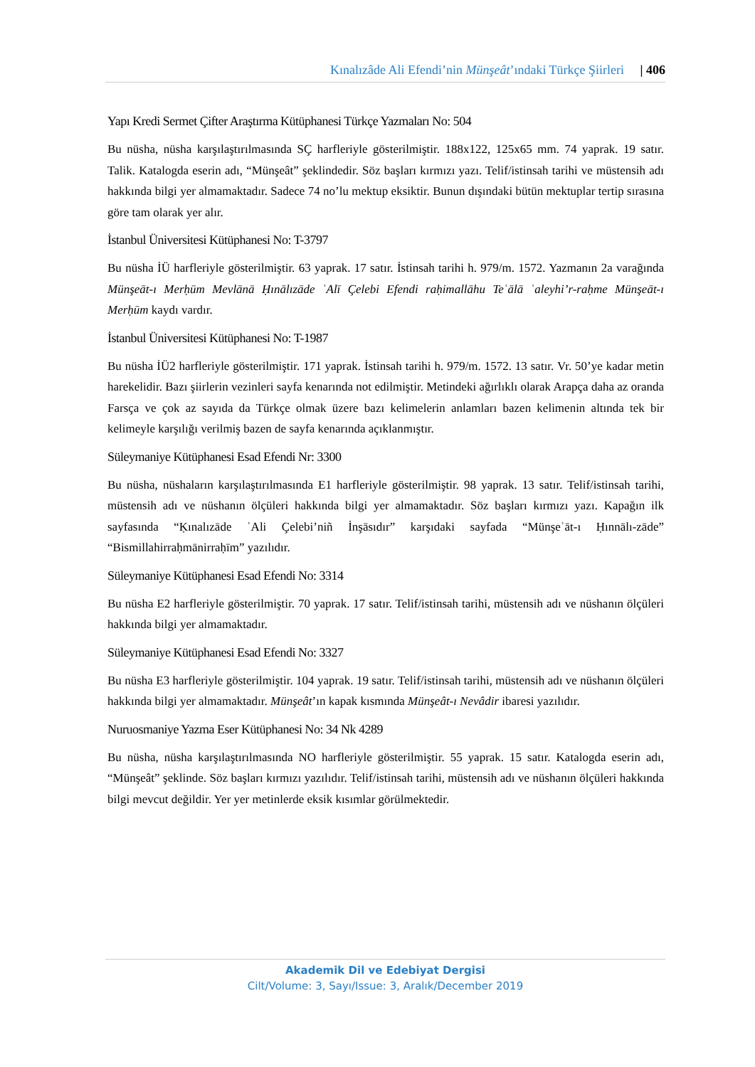Kınalızâde Ali Efendi’nin Münşeât’ındaki Türkçe Şiirleri | 406
Yapı Kredi Sermet Çifter Araştırma Kütüphanesi Türkçe Yazmaları No: 504
Bu nüsha, nüsha karşılaştırılmasında SÇ harfleriyle gösterilmiştir. 188x122, 125x65 mm. 74 yaprak. 19 satır. Talik. Katalogda eserin adı, “Münşeât” şeklindedir. Söz başları kırmızı yazı. Telif/istinsah tarihi ve müstensih adı hakkında bilgi yer almamaktadır. Sadece 74 no’lu mektup eksiktir. Bunun dışındaki bütün mektuplar tertip sırasına göre tam olarak yer alır.
İstanbul Üniversitesi Kütüphanesi No: T-3797
Bu nüsha İÜ harfleriyle gösterilmiştir. 63 yaprak. 17 satır. İstinsah tarihi h. 979/m. 1572. Yazmanın 2a varağında Münşeāt-ı Merḥūm Mevlānā Ḥınālızāde ʿAlī Çelebi Efendi raḥimallāhu Teʿālā ʿaleyhi’r-raḥme Münşeāt-ı Merḥūm kaydı vardır.
İstanbul Üniversitesi Kütüphanesi No: T-1987
Bu nüsha İÜ2 harfleriyle gösterilmiştir. 171 yaprak. İstinsah tarihi h. 979/m. 1572. 13 satır. Vr. 50’ye kadar metin harekelidir. Bazı şiirlerin vezinleri sayfa kenarında not edilmiştir. Metindeki ağırlıklı olarak Arapça daha az oranda Farsça ve çok az sayıda da Türkçe olmak üzere bazı kelimelerin anlamları bazen kelimenin altında tek bir kelimeyle karşılığı verilmiş bazen de sayfa kenarında açıklanmıştır.
Süleymaniye Kütüphanesi Esad Efendi Nr: 3300
Bu nüsha, nüshaların karşılaştırılmasında E1 harfleriyle gösterilmiştir. 98 yaprak. 13 satır. Telif/istinsah tarihi, müstensih adı ve nüshanın ölçüleri hakkında bilgi yer almamaktadır. Söz başları kırmızı yazı. Kapağın ilk sayfasında “Ḳınalızāde ʿAli Çelebi’niñ İnşāsıdır” karşıdaki sayfada “Münşeʾāt-ı Ḥınnālı-zāde” “Bismillahirraḥmānirraḥīm” yazılıdır.
Süleymaniye Kütüphanesi Esad Efendi No: 3314
Bu nüsha E2 harfleriyle gösterilmiştir. 70 yaprak. 17 satır. Telif/istinsah tarihi, müstensih adı ve nüshanın ölçüleri hakkında bilgi yer almamaktadır.
Süleymaniye Kütüphanesi Esad Efendi No: 3327
Bu nüsha E3 harfleriyle gösterilmiştir. 104 yaprak. 19 satır. Telif/istinsah tarihi, müstensih adı ve nüshanın ölçüleri hakkında bilgi yer almamaktadır. Münşeât’ın kapak kısmında Münşeât-ı Nevâdir ibaresi yazılıdır.
Nuruosmaniye Yazma Eser Kütüphanesi No: 34 Nk 4289
Bu nüsha, nüsha karşılaştırılmasında NO harfleriyle gösterilmiştir. 55 yaprak. 15 satır. Katalogda eserin adı, “Münşeât” şeklinde. Söz başları kırmızı yazılıdır. Telif/istinsah tarihi, müstensih adı ve nüshanın ölçüleri hakkında bilgi mevcut değildir. Yer yer metinlerde eksik kısımlar görülmektedir.
Akademik Dil ve Edebiyat Dergisi
Cilt/Volume: 3, Sayı/Issue: 3, Aralık/December 2019